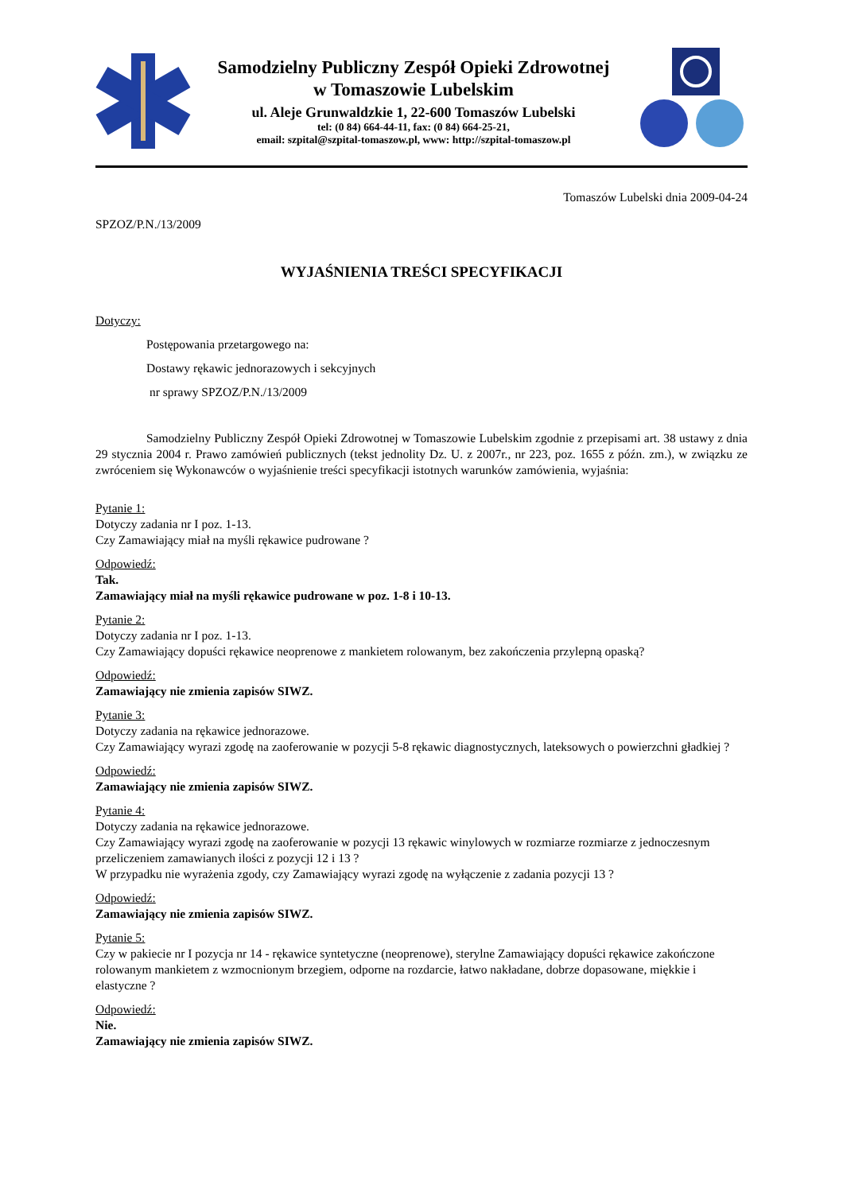Samodzielny Publiczny Zespół Opieki Zdrowotnej
w Tomaszowie Lubelskim
ul. Aleje Grunwaldzkie 1, 22-600 Tomaszów Lubelski
tel: (0 84) 664-44-11, fax: (0 84) 664-25-21,
email: szpital@szpital-tomaszow.pl, www: http://szpital-tomaszow.pl
Tomaszów Lubelski dnia 2009-04-24
SPZOZ/P.N./13/2009
WYJAŚNIENIA TREŚCI SPECYFIKACJI
Dotyczy:
Postępowania przetargowego na:
Dostawy rękawic jednorazowych i sekcyjnych
nr sprawy SPZOZ/P.N./13/2009
Samodzielny Publiczny Zespół Opieki Zdrowotnej w Tomaszowie Lubelskim zgodnie z przepisami art. 38 ustawy z dnia 29 stycznia 2004 r. Prawo zamówień publicznych (tekst jednolity Dz. U. z 2007r., nr 223, poz. 1655 z późn. zm.), w związku ze zwróceniem się Wykonawców o wyjaśnienie treści specyfikacji istotnych warunków zamówienia, wyjaśnia:
Pytanie 1:
Dotyczy zadania nr I poz. 1-13.
Czy Zamawiający miał na myśli rękawice pudrowane ?
Odpowiedź:
Tak.
Zamawiający miał na myśli rękawice pudrowane w poz. 1-8 i 10-13.
Pytanie 2:
Dotyczy zadania nr I poz. 1-13.
Czy Zamawiający dopuści rękawice neoprenowe z mankietem rolowanym, bez zakończenia przylepną opaską?
Odpowiedź:
Zamawiający nie zmienia zapisów SIWZ.
Pytanie 3:
Dotyczy zadania na rękawice jednorazowe.
Czy Zamawiający wyrazi zgodę na zaoferowanie w pozycji 5-8 rękawic diagnostycznych, lateksowych o powierzchni gładkiej ?
Odpowiedź:
Zamawiający nie zmienia zapisów SIWZ.
Pytanie 4:
Dotyczy zadania na rękawice jednorazowe.
Czy Zamawiający wyrazi zgodę na zaoferowanie w pozycji 13 rękawic winylowych w rozmiarze rozmiarze z jednoczesnym przeliczeniem zamawianych ilości z pozycji 12 i 13 ?
W przypadku nie wyrażenia zgody, czy Zamawiający wyrazi zgodę na wyłączenie z zadania pozycji 13 ?
Odpowiedź:
Zamawiający nie zmienia zapisów SIWZ.
Pytanie 5:
Czy w pakiecie nr I pozycja nr 14 - rękawice syntetyczne (neoprenowe), sterylne Zamawiający dopuści rękawice zakończone rolowanym mankietem z wzmocnionym brzegiem, odporne na rozdarcie, łatwo nakładane, dobrze dopasowane, miękkie i elastyczne ?
Odpowiedź:
Nie.
Zamawiający nie zmienia zapisów SIWZ.